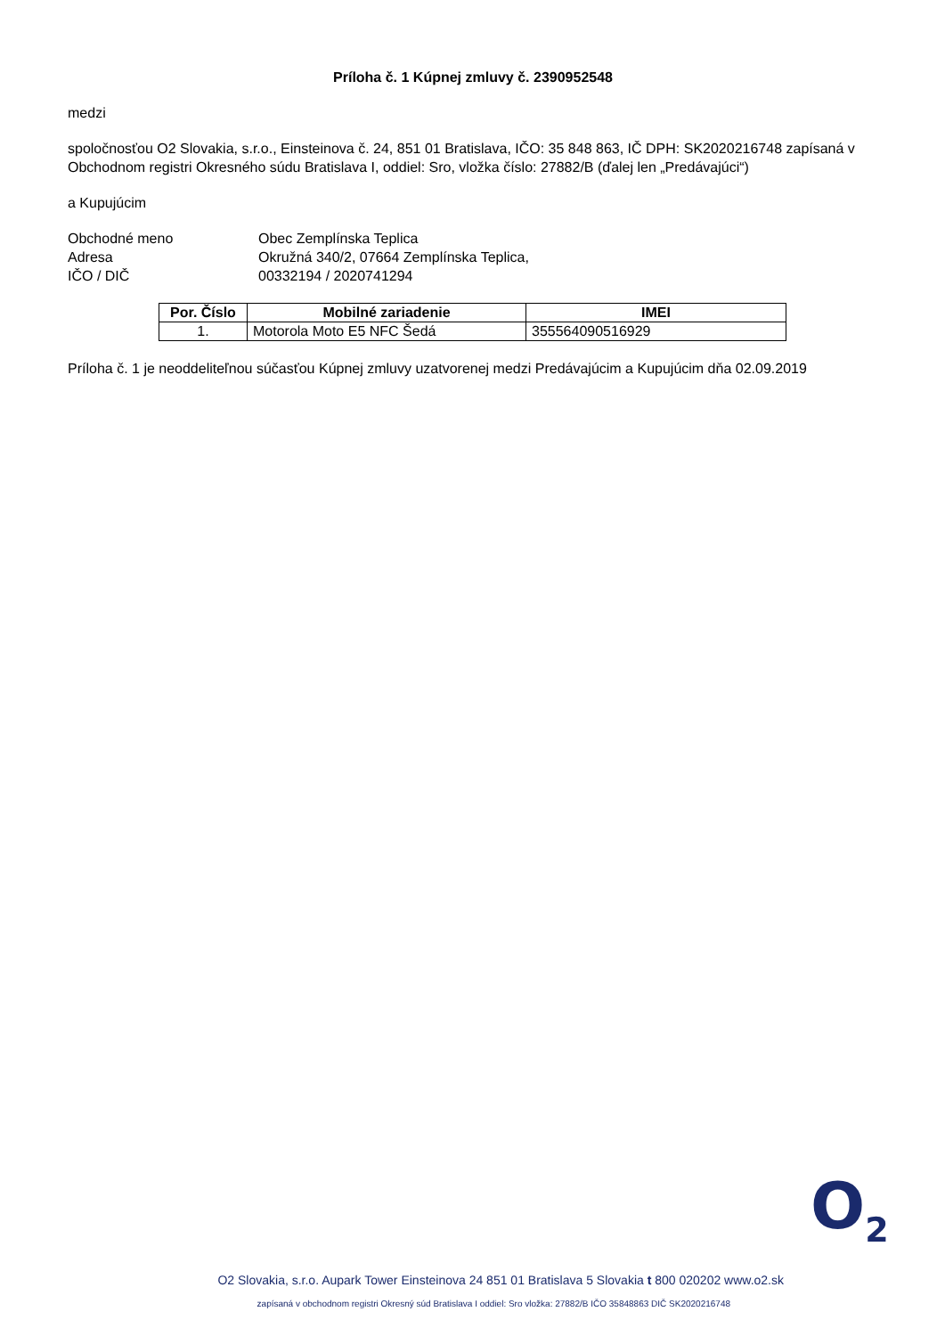Príloha č. 1 Kúpnej zmluvy č. 2390952548
medzi
spoločnosťou O2 Slovakia, s.r.o., Einsteinova č. 24, 851 01 Bratislava, IČO: 35 848 863, IČ DPH: SK2020216748 zapísaná v Obchodnom registri Okresného súdu Bratislava I, oddiel: Sro, vložka číslo: 27882/B (ďalej len „Predávajúci“)
a Kupujúcim
Obchodné meno
Obec Zemplínska Teplica
Adresa
Okružná 340/2, 07664 Zemplínska Teplica,
IČO / DIČ
00332194 / 2020741294
| Por. Číslo | Mobilné zariadenie | IMEI |
| --- | --- | --- |
| 1. | Motorola Moto E5 NFC Šedá | 355564090516929 |
Príloha č. 1 je neoddeliteľnou súčasťou Kúpnej zmluvy uzatvorenej medzi Predávajúcim a Kupujúcim dňa 02.09.2019
O<sub>2</sub>
O2 Slovakia, s.r.o. Aupark Tower Einsteinova 24 851 01 Bratislava 5 Slovakia t 800 020202 www.o2.sk
zapísaná v obchodnom registri Okresný súd Bratislava I oddiel: Sro vložka: 27882/B IČO 35848863 DIČ SK2020216748